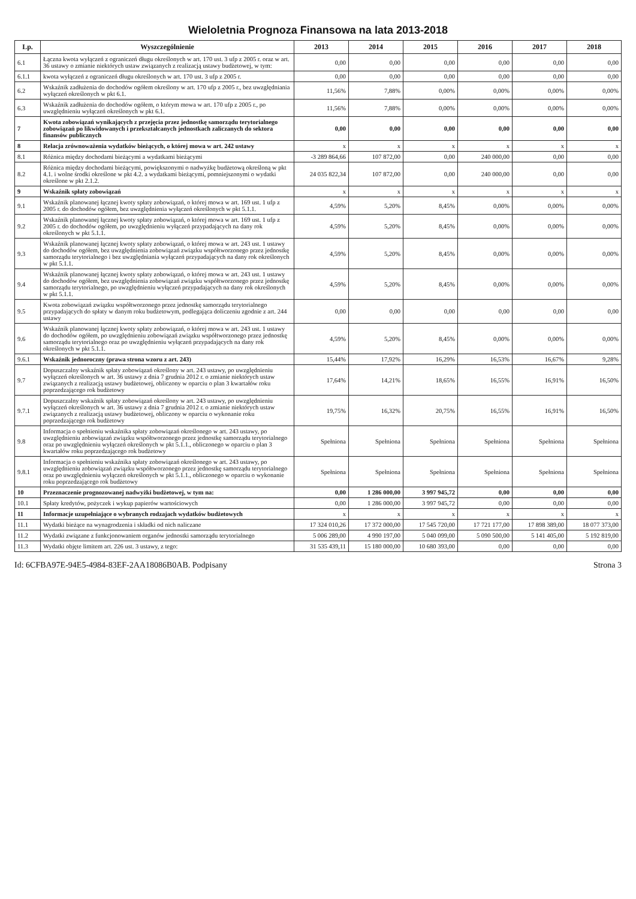Wieloletnia Prognoza Finansowa na lata 2013-2018
| Lp. | Wyszczególnienie | 2013 | 2014 | 2015 | 2016 | 2017 | 2018 |
| --- | --- | --- | --- | --- | --- | --- | --- |
| 6.1 | Łączna kwota wyłączeń z ograniczeń długu określonych w art. 170 ust. 3 ufp z 2005 r. oraz w art. 36 ustawy o zmianie niektórych ustaw związanych z realizacją ustawy budżetowej, w tym: | 0,00 | 0,00 | 0,00 | 0,00 | 0,00 | 0,00 |
| 6.1.1 | kwota wyłączeń z ograniczeń długu określonych w art. 170 ust. 3 ufp z 2005 r. | 0,00 | 0,00 | 0,00 | 0,00 | 0,00 | 0,00 |
| 6.2 | Wskaźnik zadłużenia do dochodów ogółem określony w art. 170 ufp z 2005 r., bez uwzględniania wyłączeń określonych w pkt 6.1. | 11,56% | 7,88% | 0,00% | 0,00% | 0,00% | 0,00% |
| 6.3 | Wskaźnik zadłużenia do dochodów ogółem, o którym mowa w art. 170 ufp z 2005 r., po uwzględnieniu wyłączeń określonych w pkt 6.1. | 11,56% | 7,88% | 0,00% | 0,00% | 0,00% | 0,00% |
| 7 | Kwota zobowiązań wynikających z przejęcia przez jednostkę samorządu terytorialnego zobowiązań po likwidowanych i przekształcanych jednostkach zaliczanych do sektora finansów publicznych | 0,00 | 0,00 | 0,00 | 0,00 | 0,00 | 0,00 |
| 8 | Relacja zrównoważenia wydatków bieżących, o której mowa w art. 242 ustawy | x | x | x | x | x | x |
| 8.1 | Różnica między dochodami bieżącymi a wydatkami bieżącymi | -3 289 864,66 | 107 872,00 | 0,00 | 240 000,00 | 0,00 | 0,00 |
| 8.2 | Różnica między dochodami bieżącymi, powiększonymi o nadwyżkę budżetową określoną w pkt 4.1. i wolne środki określone w pkt 4.2. a wydatkami bieżącymi, pomniejszonymi o wydatki określone w pkt 2.1.2. | 24 035 822,34 | 107 872,00 | 0,00 | 240 000,00 | 0,00 | 0,00 |
| 9 | Wskaźnik spłaty zobowiązań | x | x | x | x | x | x |
| 9.1 | Wskaźnik planowanej łącznej kwoty spłaty zobowiązań, o której mowa w art. 169 ust. 1 ufp z 2005 r. do dochodów ogółem, bez uwzględnienia wyłączeń określonych w pkt 5.1.1. | 4,59% | 5,20% | 8,45% | 0,00% | 0,00% | 0,00% |
| 9.2 | Wskaźnik planowanej łącznej kwoty spłaty zobowiązań, o której mowa w art. 169 ust. 1 ufp z 2005 r. do dochodów ogółem, po uwzględnieniu wyłączeń przypadających na dany rok określonych w pkt 5.1.1. | 4,59% | 5,20% | 8,45% | 0,00% | 0,00% | 0,00% |
| 9.3 | Wskaźnik planowanej łącznej kwoty spłaty zobowiązań, o której mowa w art. 243 ust. 1 ustawy do dochodów ogółem, bez uwzględnienia zobowiązań związku współtworzonego przez jednostkę samorządu terytorialnego i bez uwzględniania wyłączeń przypadających na dany rok określonych w pkt 5.1.1. | 4,59% | 5,20% | 8,45% | 0,00% | 0,00% | 0,00% |
| 9.4 | Wskaźnik planowanej łącznej kwoty spłaty zobowiązań, o której mowa w art. 243 ust. 1 ustawy do dochodów ogółem, bez uwzględnienia zobowiązań związku współtworzonego przez jednostkę samorządu terytorialnego, po uwzględnieniu wyłączeń przypadających na dany rok określonych w pkt 5.1.1. | 4,59% | 5,20% | 8,45% | 0,00% | 0,00% | 0,00% |
| 9.5 | Kwota zobowiązań związku współtworzonego przez jednostkę samorządu terytorialnego przypadających do spłaty w danym roku budżetowym, podlegająca doliczeniu zgodnie z art. 244 ustawy | 0,00 | 0,00 | 0,00 | 0,00 | 0,00 | 0,00 |
| 9.6 | Wskaźnik planowanej łącznej kwoty spłaty zobowiązań, o której mowa w art. 243 ust. 1 ustawy do dochodów ogółem, po uwzględnieniu zobowiązań związku współtworzonego przez jednostkę samorządu terytorialnego oraz po uwzględnieniu wyłączeń przypadających na dany rok określonych w pkt 5.1.1. | 4,59% | 5,20% | 8,45% | 0,00% | 0,00% | 0,00% |
| 9.6.1 | Wskaźnik jednoroczny (prawa strona wzoru z art. 243) | 15,44% | 17,92% | 16,29% | 16,53% | 16,67% | 9,28% |
| 9.7 | Dopuszczalny wskaźnik spłaty zobowiązań określony w art. 243 ustawy, po uwzględnieniu wyłączeń określonych w art. 36 ustawy z dnia 7 grudnia 2012 r. o zmianie niektórych ustaw związanych z realizacją ustawy budżetowej, obliczony w oparciu o plan 3 kwartałów roku poprzedzającego rok budżetowy | 17,64% | 14,21% | 18,65% | 16,55% | 16,91% | 16,50% |
| 9.7.1 | Dopuszczalny wskaźnik spłaty zobowiązań określony w art. 243 ustawy, po uwzględnieniu wyłączeń określonych w art. 36 ustawy z dnia 7 grudnia 2012 r. o zmianie niektórych ustaw związanych z realizacją ustawy budżetowej, obliczony w oparciu o wykonanie roku poprzedzającego rok budżetowy | 19,75% | 16,32% | 20,75% | 16,55% | 16,91% | 16,50% |
| 9.8 | Informacja o spełnieniu wskaźnika spłaty zobowiązań określonego w art. 243 ustawy, po uwzględnieniu zobowiązań związku współtworzonego przez jednostkę samorządu terytorialnego oraz po uwzględnieniu wyłączeń określonych w pkt 5.1.1., obliczonego w oparciu o plan 3 kwartałów roku poprzedzającego rok budżetowy | Spełniona | Spełniona | Spełniona | Spełniona | Spełniona | Spełniona |
| 9.8.1 | Informacja o spełnieniu wskaźnika spłaty zobowiązań określonego w art. 243 ustawy, po uwzględnieniu zobowiązań związku współtworzonego przez jednostkę samorządu terytorialnego oraz po uwzględnieniu wyłączeń określonych w pkt 5.1.1., obliczonego w oparciu o wykonanie roku poprzedzającego rok budżetowy | Spełniona | Spełniona | Spełniona | Spełniona | Spełniona | Spełniona |
| 10 | Przeznaczenie prognozowanej nadwyżki budżetowej, w tym na: | 0,00 | 1 286 000,00 | 3 997 945,72 | 0,00 | 0,00 | 0,00 |
| 10.1 | Spłaty kredytów, pożyczek i wykup papierów wartościowych | 0,00 | 1 286 000,00 | 3 997 945,72 | 0,00 | 0,00 | 0,00 |
| 11 | Informacje uzupełniające o wybranych rodzajach wydatków budżetowych | x | x | x | x | x | x |
| 11.1 | Wydatki bieżące na wynagrodzenia i składki od nich naliczane | 17 324 010,26 | 17 372 000,00 | 17 545 720,00 | 17 721 177,00 | 17 898 389,00 | 18 077 373,00 |
| 11.2 | Wydatki związane z funkcjonowaniem organów jednostki samorządu terytorialnego | 5 006 289,00 | 4 990 197,00 | 5 040 099,00 | 5 090 500,00 | 5 141 405,00 | 5 192 819,00 |
| 11.3 | Wydatki objęte limitem art. 226 ust. 3 ustawy, z tego: | 31 535 439,11 | 15 180 000,00 | 10 680 393,00 | 0,00 | 0,00 | 0,00 |
Id: 6CFBA97E-94E5-4984-83EF-2AA18086B0AB. Podpisany Strona 3